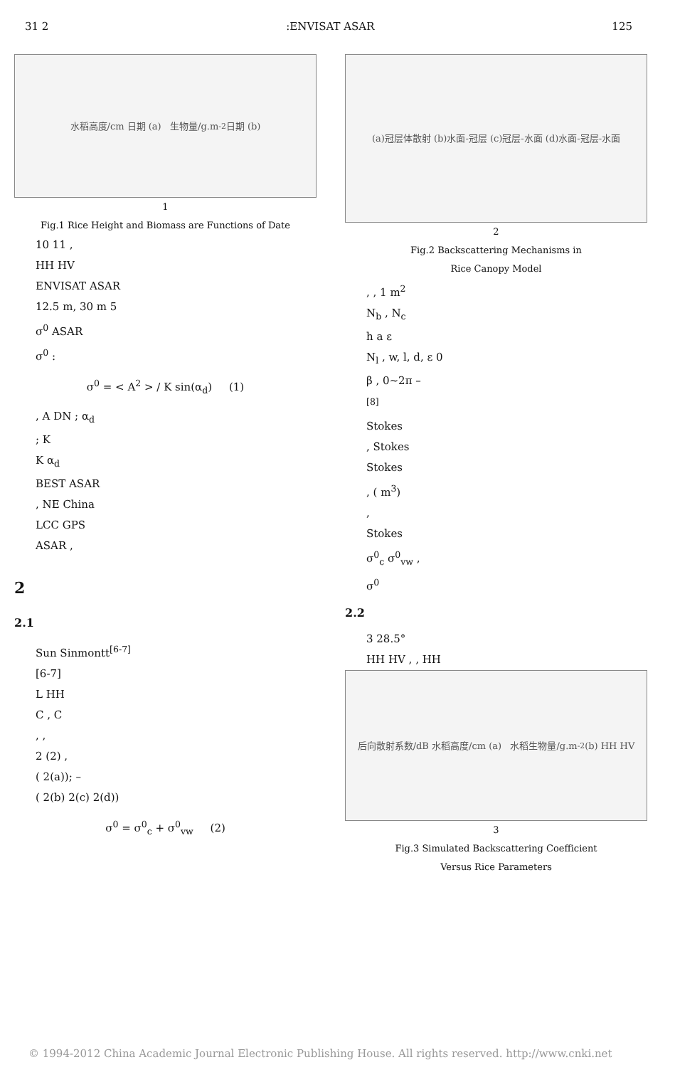31 2:ENVISAT ASAR 125
水稻高度/cm 日期 (a) 生物量/g.m<sup>-2</sup> 日期 (b)
1
Fig.1 Rice Height and Biomass are Functions of Date
10 11 ,
HH HV
ENVISAT ASAR
12.5 m, 30 m 5
σ<sup>0</sup> ASAR
σ<sup>0</sup> :
σ<sup>0</sup> = < A<sup>2</sup> > / K sin(α<sub>d</sub>) (1)
, A DN ; α<sub>d</sub>
; K
K α<sub>d</sub>
BEST ASAR
, NE China
LCC GPS
ASAR ,
2
2.1
Sun Sinmontt<sup>[6-7]</sup>
[6-7]
L HH
C , C
, ,
2 (2) ,
( 2(a)); –
( 2(b) 2(c) 2(d))
σ<sup>0</sup> = σ<sup>0</sup><sub>c</sub> + σ<sup>0</sup><sub>vw</sub> (2)
(a)冠层体散射 (b)水面-冠层 (c)冠层-水面 (d)水面-冠层-水面
2
Fig.2 Backscattering Mechanisms in
Rice Canopy Model
, , 1 m<sup>2</sup>
N<sub>b</sub> , N<sub>c</sub>
h a ε
N<sub>l</sub> , w, l, d, ε 0
β , 0~2π –
<sup>[8]</sup>
Stokes
, Stokes
Stokes
, ( m<sup>3</sup>)
,
Stokes
σ<sup>0</sup><sub>c</sub> σ<sup>0</sup><sub>vw</sub> ,
σ<sup>0</sup>
2.2
3 28.5°
HH HV , , HH
后向散射系数/dB 水稻高度/cm (a) 水稻生物量/g.m<sup>-2</sup> (b) HH HV
3
Fig.3 Simulated Backscattering Coefficient
Versus Rice Parameters
© 1994-2012 China Academic Journal Electronic Publishing House. All rights reserved. http://www.cnki.net